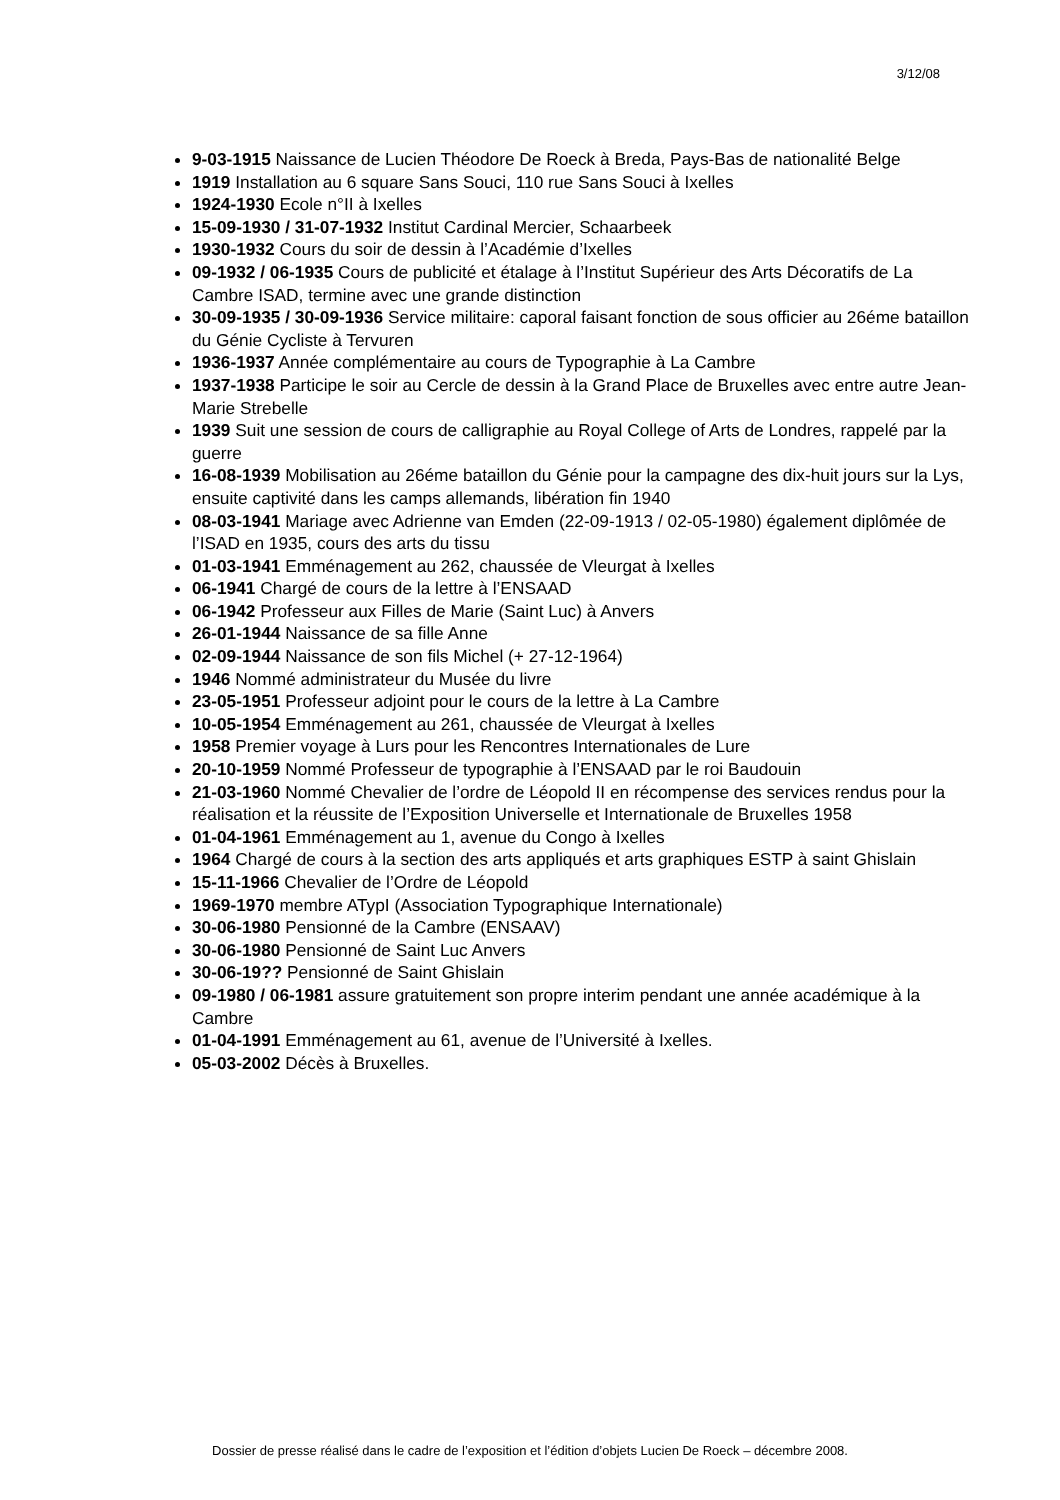3/12/08
9-03-1915 Naissance de Lucien Théodore De Roeck à Breda, Pays-Bas de nationalité Belge
1919 Installation au 6 square Sans Souci, 110 rue Sans Souci à Ixelles
1924-1930 Ecole n°II à Ixelles
15-09-1930 / 31-07-1932 Institut Cardinal Mercier, Schaarbeek
1930-1932 Cours du soir de dessin à l’Académie d’Ixelles
09-1932 / 06-1935 Cours de publicité et étalage à l’Institut Supérieur des Arts Décoratifs de La Cambre ISAD, termine avec une grande distinction
30-09-1935 / 30-09-1936 Service militaire: caporal faisant fonction de sous officier au 26éme bataillon du Génie Cycliste à Tervuren
1936-1937 Année complémentaire au cours de Typographie à La Cambre
1937-1938 Participe le soir au Cercle de dessin à la Grand Place de Bruxelles avec entre autre Jean-Marie Strebelle
1939 Suit une session de cours de calligraphie au Royal College of Arts de Londres, rappelé par la guerre
16-08-1939 Mobilisation au 26éme bataillon du Génie pour la campagne des dix-huit jours sur la Lys, ensuite captivité dans les camps allemands, libération fin 1940
08-03-1941 Mariage avec Adrienne van Emden (22-09-1913 / 02-05-1980) également diplômée de l’ISAD en 1935, cours des arts du tissu
01-03-1941 Emménagement au 262, chaussée de Vleurgat à Ixelles
06-1941 Chargé de cours de la lettre à l’ENSAAD
06-1942 Professeur aux Filles de Marie (Saint Luc) à Anvers
26-01-1944 Naissance de sa fille Anne
02-09-1944 Naissance de son fils Michel (+ 27-12-1964)
1946 Nommé administrateur du Musée du livre
23-05-1951 Professeur adjoint pour le cours de la lettre à La Cambre
10-05-1954 Emménagement au 261, chaussée de Vleurgat à Ixelles
1958 Premier voyage à Lurs pour les Rencontres Internationales de Lure
20-10-1959 Nommé Professeur de typographie à l’ENSAAD par le roi Baudouin
21-03-1960 Nommé Chevalier de l’ordre de Léopold II en récompense des services rendus pour la réalisation et la réussite de l’Exposition Universelle et Internationale de Bruxelles 1958
01-04-1961 Emménagement au 1, avenue du Congo à Ixelles
1964 Chargé de cours à la section des arts appliqués et arts graphiques ESTP à saint Ghislain
15-11-1966 Chevalier de l’Ordre de Léopold
1969-1970 membre ATypI (Association Typographique Internationale)
30-06-1980 Pensionné de la Cambre (ENSAAV)
30-06-1980 Pensionné de Saint Luc Anvers
30-06-19?? Pensionné de Saint Ghislain
09-1980 / 06-1981 assure gratuitement son propre interim pendant une année académique à la Cambre
01-04-1991 Emménagement au 61, avenue de l’Université à Ixelles.
05-03-2002 Décès à Bruxelles.
Dossier de presse réalisé dans le cadre de l’exposition et l’édition d’objets Lucien De Roeck – décembre 2008.